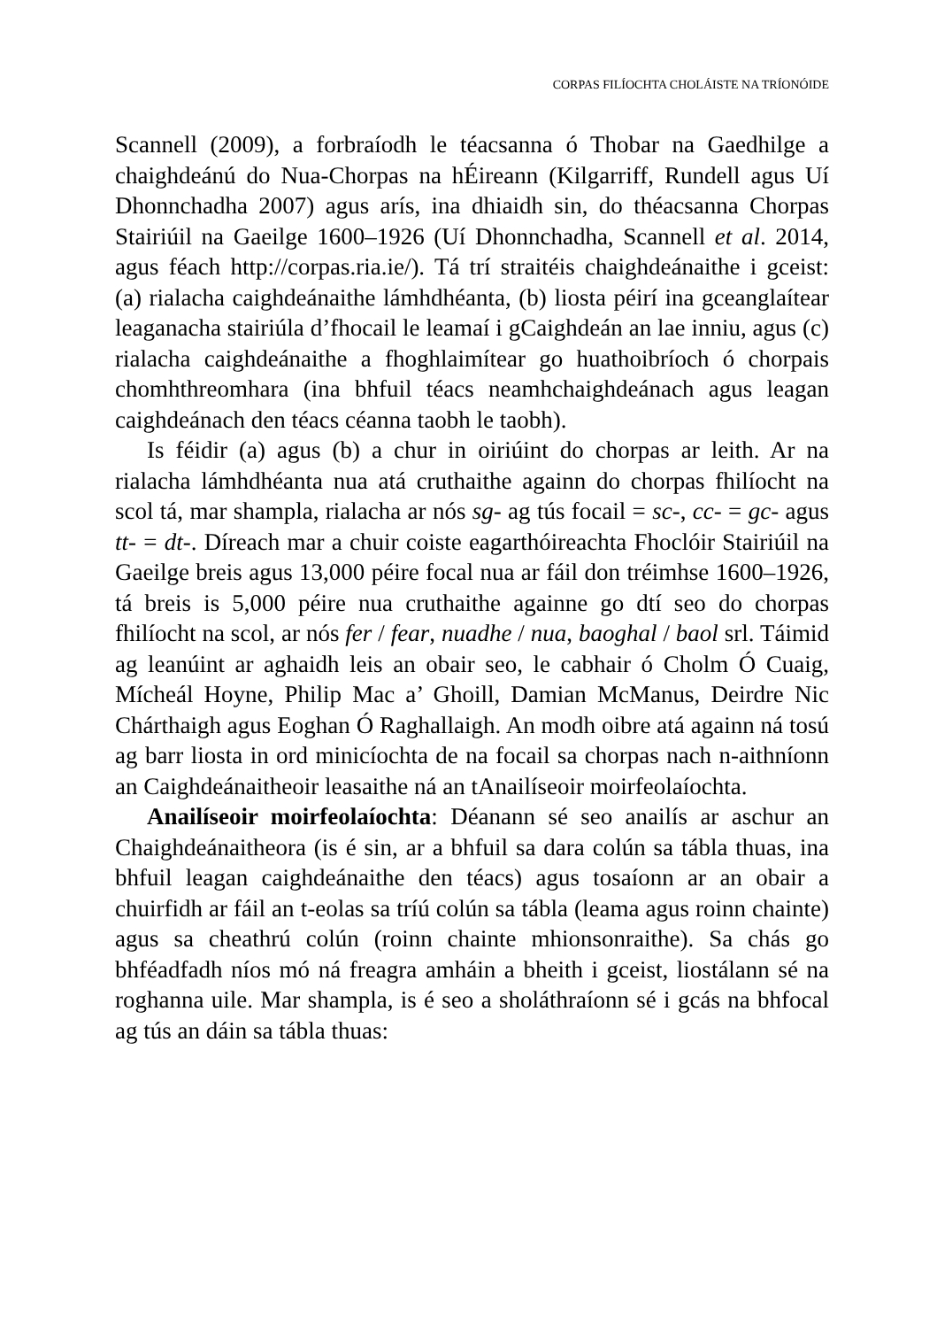CORPAS FILÍOCHTA CHOLÁISTE NA TRÍONÓIDE
Scannell (2009), a forbraíodh le téacsanna ó Thobar na Gaedhilge a chaighdeánú do Nua-Chorpas na hÉireann (Kilgarriff, Rundell agus Uí Dhonnchadha 2007) agus arís, ina dhiaidh sin, do théacsanna Chorpas Stairiúil na Gaeilge 1600–1926 (Uí Dhonnchadha, Scannell et al. 2014, agus féach http://corpas.ria.ie/). Tá trí straitéis chaighdeánaithe i gceist: (a) rialacha caighdeánaithe lámhdhéanta, (b) liosta péirí ina gceanglaítear leaganacha stairiúla d’fhocail le leamaí i gCaighdeán an lae inniu, agus (c) rialacha caighdeánaithe a fhoghlaimítear go huathoibríoch ó chorpais chomhthreomhara (ina bhfuil téacs neamhchaighdeánach agus leagan caighdeánach den téacs céanna taobh le taobh).
Is féidir (a) agus (b) a chur in oiriúint do chorpas ar leith. Ar na rialacha lámhdhéanta nua atá cruthaithe againn do chorpas fhilíocht na scol tá, mar shampla, rialacha ar nós sg- ag tús focail = sc-, cc- = gc- agus tt- = dt-. Díreach mar a chuir coiste eagarthóireachta Fhoclóir Stairiúil na Gaeilge breis agus 13,000 péire focal nua ar fáil don tréimhse 1600–1926, tá breis is 5,000 péire nua cruthaithe againne go dtí seo do chorpas fhilíocht na scol, ar nós fer / fear, nuadhe / nua, baoghal / baol srl. Táimid ag leanúint ar aghaidh leis an obair seo, le cabhair ó Cholm Ó Cuaig, Mícheál Hoyne, Philip Mac a’ Ghoill, Damian McManus, Deirdre Nic Chárthaigh agus Eoghan Ó Raghallaigh. An modh oibre atá againn ná tosú ag barr liosta in ord minicíochta de na focail sa chorpas nach n-aithníonn an Caighdeánaitheoir leasaithe ná an tAnailíseoir moirfeolaíochta.
Anailíseoir moirfeolaíochta: Déanann sé seo anailís ar aschur an Chaighdeánaitheora (is é sin, ar a bhfuil sa dara colún sa tábla thuas, ina bhfuil leagan caighdeánaithe den téacs) agus tosaíonn ar an obair a chuirfidh ar fáil an t-eolas sa tríú colún sa tábla (leama agus roinn chainte) agus sa cheathrú colún (roinn chainte mhionsonraithe). Sa chás go bhféadfadh níos mó ná freagra amháin a bheith i gceist, liostálann sé na roghanna uile. Mar shampla, is é seo a sholáthraíonn sé i gcás na bhfocal ag tús an dáin sa tábla thuas: